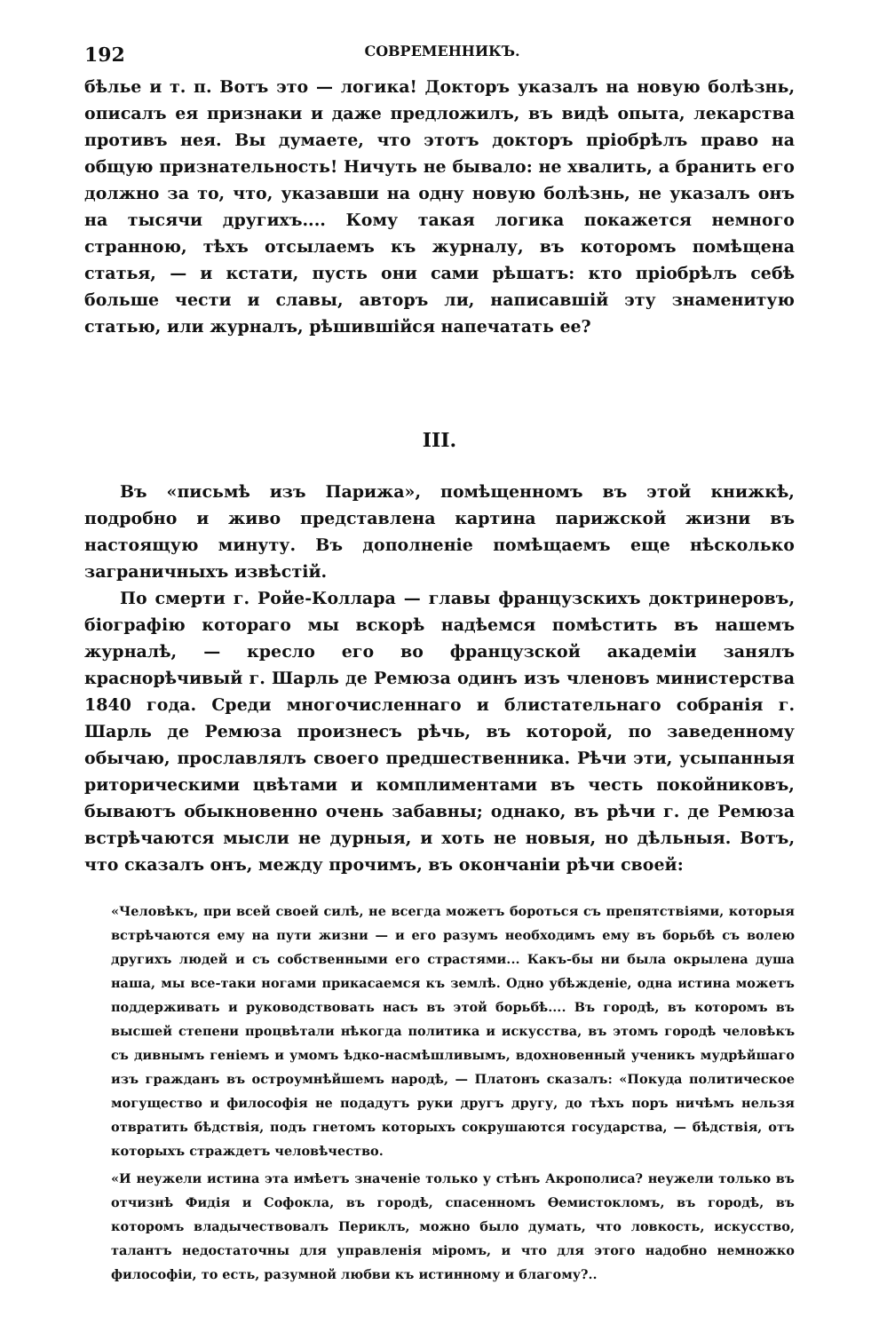192 СОВРЕМЕННИКЪ.
бѣлье и т. п. Вотъ это — логика! Докторъ указалъ на новую болѣзнь, описалъ ея признаки и даже предложилъ, въ видѣ опыта, лекарства противъ нея. Вы думаете, что этотъ докторъ пріобрѣлъ право на общую признательность! Ничуть не бывало: не хвалить, а бранить его должно за то, что, указавши на одну новую болѣзнь, не указалъ онъ на тысячи другихъ.... Кому такая логика покажется немного странною, тѣхъ отсылаемъ къ журналу, въ которомъ помѣщена статья, — и кстати, пусть они сами рѣшатъ: кто пріобрѣлъ себѣ больше чести и славы, авторъ ли, написавшій эту знаменитую статью, или журналъ, рѣшившійся напечатать ее?
III.
Въ «письмѣ изъ Парижа», помѣщенномъ въ этой книжкѣ, подробно и живо представлена картина парижской жизни въ настоящую минуту. Въ дополненіе помѣщаемъ еще нѣсколько заграничныхъ извѣстій.
По смерти г. Ройе-Коллара — главы французскихъ доктринеровъ, біографію котораго мы вскорѣ надѣемся помѣстить въ нашемъ журналѣ, — кресло его во французской академіи занялъ краснорѣчивый г. Шарль де Ремюза одинъ изъ членовъ министерства 1840 года. Среди многочисленнаго и блистательнаго собранія г. Шарль де Ремюза произнесъ рѣчь, въ которой, по заведенному обычаю, прославлялъ своего предшественника. Рѣчи эти, усыпанныя риторическими цвѣтами и комплиментами въ честь покойниковъ, бываютъ обыкновенно очень забавны; однако, въ рѣчи г. де Ремюза встрѣчаются мысли не дурныя, и хоть не новыя, но дѣльныя. Вотъ, что сказалъ онъ, между прочимъ, въ окончаніи рѣчи своей:
«Человѣкъ, при всей своей силѣ, не всегда можетъ бороться съ препятствіями, которыя встрѣчаются ему на пути жизни — и его разумъ необходимъ ему въ борьбѣ съ волею другихъ людей и съ собственными его страстями... Какъ-бы ни была окрылена душа наша, мы все-таки ногами прикасаемся къ землѣ. Одно убѣжденіе, одна истина можетъ поддерживать и руководствовать насъ въ этой борьбѣ.... Въ городѣ, въ которомъ въ высшей степени процвѣтали нѣкогда политика и искусства, въ этомъ городѣ человѣкъ съ дивнымъ геніемъ и умомъ ѣдко-насмѣшливымъ, вдохновенный ученикъ мудрѣйшаго изъ гражданъ въ остроумнѣйшемъ народѣ, — Платонъ сказалъ: «Покуда политическое могущество и философія не подадутъ руки другъ другу, до тѣхъ поръ ничѣмъ нельзя отвратить бѣдствія, подъ гнетомъ которыхъ сокрушаются государства, — бѣдствія, отъ которыхъ страждетъ человѣчество.
«И неужели истина эта имѣетъ значеніе только у стѣнъ Акрополиса? неужели только въ отчизнѣ Фидія и Софокла, въ городѣ, спасенномъ Ѳемистокломъ, въ городѣ, въ которомъ владычествовалъ Периклъ, можно было думать, что ловкость, искусство, талантъ недостаточны для управленія міромъ, и что для этого надобно немножко философіи, то есть, разумной любви къ истинному и благому?..